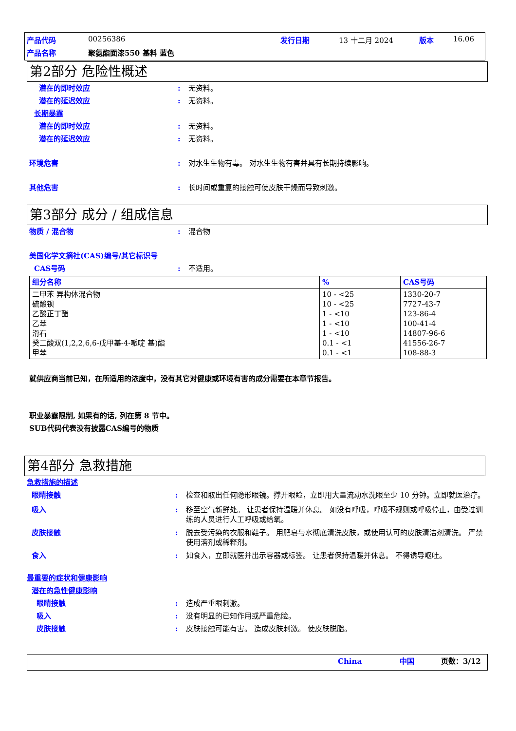产品代码 00256386 发行日期 13 十二月 2024 版本 16.06
产品名称 聚氨酯面漆550 基料 蓝色
第2部分 危险性概述
潜在的即时效应: 无资料。
潜在的延迟效应: 无资料。
长期暴露
潜在的即时效应: 无资料。
潜在的延迟效应: 无资料。
环境危害: 对水生生物有毒。 对水生生物有害并具有长期持续影响。
其他危害: 长时间或重复的接触可使皮肤干燥而导致刺激。
第3部分 成分 / 组成信息
物质 / 混合物: 混合物
美国化学文摘社(CAS)编号/其它标识号
CAS号码: 不适用。
| 组分名称 | % | CAS号码 |
| --- | --- | --- |
| 二甲苯 异构体混合物 硫酸钡 乙酸正丁酯 乙苯 滑石 癸二酸双(1,2,2,6,6-戊甲基-4-哌啶 基)酯 甲苯 | 10 - <25 10 - <25 1 - <10 1 - <10 1 - <10 0.1 - <1 0.1 - <1 | 1330-20-7 7727-43-7 123-86-4 100-41-4 14807-96-6 41556-26-7 108-88-3 |
就供应商当前已知，在所适用的浓度中，没有其它对健康或环境有害的成分需要在本章节报告。
职业暴露限制, 如果有的话, 列在第 8 节中。
SUB代码代表没有披露CAS编号的物质
第4部分 急救措施
急救措施的描述
眼睛接触: 检查和取出任何隐形眼镜。撑开眼睑，立即用大量流动水洗眼至少 10 分钟。立即就医治疗。
吸入: 移至空气新鲜处。 让患者保持温暖并休息。 如没有呼吸，呼吸不规则或呼吸停止，由受过训练的人员进行人工呼吸或给氧。
皮肤接触: 脱去受污染的衣服和鞋子。 用肥皂与水彻底清洗皮肤，或使用认可的皮肤清洁剂清洗。 严禁使用溶剂或稀释剂。
食入: 如食入，立即就医并出示容器或标签。 让患者保持温暖并休息。 不得诱导呕吐。
最重要的症状和健康影响
潜在的急性健康影响
眼睛接触: 造成严重眼刺激。
吸入: 没有明显的已知作用或严重危险。
皮肤接触: 皮肤接触可能有害。 造成皮肤刺激。 使皮肤脱脂。
China 中国 页数：3/12